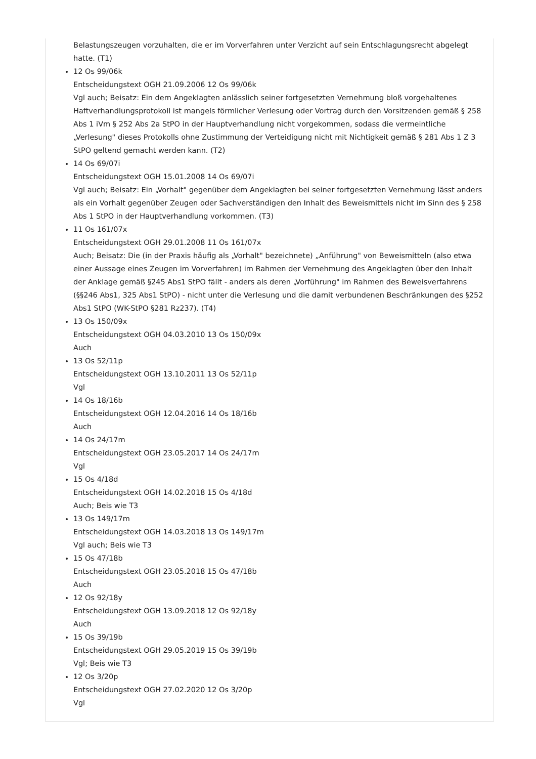Belastungszeugen vorzuhalten, die er im Vorverfahren unter Verzicht auf sein Entschlagungsrecht abgelegt hatte. (T1)
12 Os 99/06k
Entscheidungstext OGH 21.09.2006 12 Os 99/06k
Vgl auch; Beisatz: Ein dem Angeklagten anlässlich seiner fortgesetzten Vernehmung bloß vorgehaltenes Haftverhandlungsprotokoll ist mangels förmlicher Verlesung oder Vortrag durch den Vorsitzenden gemäß § 258 Abs 1 iVm § 252 Abs 2a StPO in der Hauptverhandlung nicht vorgekommen, sodass die vermeintliche „Verlesung" dieses Protokolls ohne Zustimmung der Verteidigung nicht mit Nichtigkeit gemäß § 281 Abs 1 Z 3 StPO geltend gemacht werden kann. (T2)
14 Os 69/07i
Entscheidungstext OGH 15.01.2008 14 Os 69/07i
Vgl auch; Beisatz: Ein „Vorhalt" gegenüber dem Angeklagten bei seiner fortgesetzten Vernehmung lässt anders als ein Vorhalt gegenüber Zeugen oder Sachverständigen den Inhalt des Beweismittels nicht im Sinn des § 258 Abs 1 StPO in der Hauptverhandlung vorkommen. (T3)
11 Os 161/07x
Entscheidungstext OGH 29.01.2008 11 Os 161/07x
Auch; Beisatz: Die (in der Praxis häufig als „Vorhalt" bezeichnete) „Anführung" von Beweismitteln (also etwa einer Aussage eines Zeugen im Vorverfahren) im Rahmen der Vernehmung des Angeklagten über den Inhalt der Anklage gemäß §245 Abs1 StPO fällt - anders als deren „Vorführung" im Rahmen des Beweisverfahrens (§§246 Abs1, 325 Abs1 StPO) - nicht unter die Verlesung und die damit verbundenen Beschränkungen des §252 Abs1 StPO (WK-StPO §281 Rz237). (T4)
13 Os 150/09x
Entscheidungstext OGH 04.03.2010 13 Os 150/09x
Auch
13 Os 52/11p
Entscheidungstext OGH 13.10.2011 13 Os 52/11p
Vgl
14 Os 18/16b
Entscheidungstext OGH 12.04.2016 14 Os 18/16b
Auch
14 Os 24/17m
Entscheidungstext OGH 23.05.2017 14 Os 24/17m
Vgl
15 Os 4/18d
Entscheidungstext OGH 14.02.2018 15 Os 4/18d
Auch; Beis wie T3
13 Os 149/17m
Entscheidungstext OGH 14.03.2018 13 Os 149/17m
Vgl auch; Beis wie T3
15 Os 47/18b
Entscheidungstext OGH 23.05.2018 15 Os 47/18b
Auch
12 Os 92/18y
Entscheidungstext OGH 13.09.2018 12 Os 92/18y
Auch
15 Os 39/19b
Entscheidungstext OGH 29.05.2019 15 Os 39/19b
Vgl; Beis wie T3
12 Os 3/20p
Entscheidungstext OGH 27.02.2020 12 Os 3/20p
Vgl